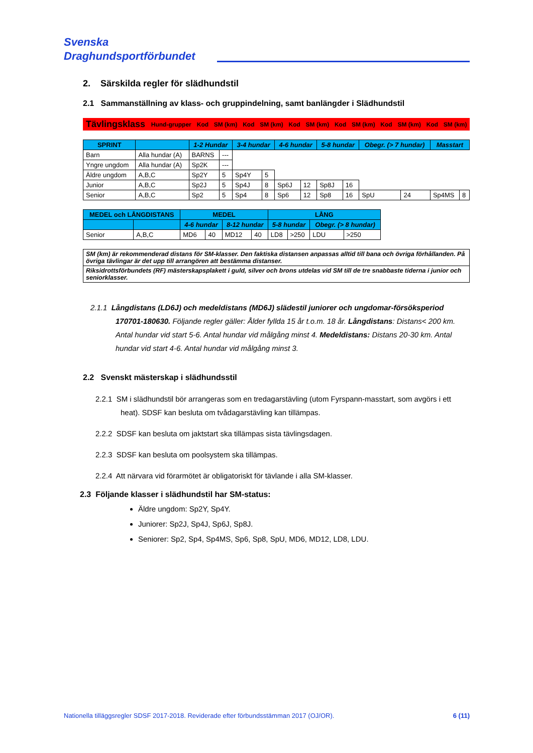Svenska
Draghundsportförbundet
2. Särskilda regler för slädhundstil
2.1 Sammanställning av klass- och gruppindelning, samt banlängder i Slädhundstil
| Tävlingsklass | Hund-grupper | Kod | SM (km) | Kod | SM (km) | Kod | SM (km) | Kod | SM (km) | Kod | SM (km) | Kod | SM (km) |
| --- | --- | --- | --- | --- | --- | --- | --- | --- | --- | --- | --- | --- | --- |
| SPRINT | | 1-2 Hundar | | 3-4 hundar | | 4-6 hundar | | 5-8 hundar | | Obegr. (> 7 hundar) | | Masstart | |
| --- | --- | --- | --- | --- | --- | --- | --- | --- | --- | --- | --- | --- | --- |
| Barn | Alla hundar (A) | BARNS | --- | | | | | | | | | | |
| Yngre ungdom | Alla hundar (A) | Sp2K | --- | | | | | | | | | | |
| Äldre ungdom | A,B,C | Sp2Y | 5 | Sp4Y | 5 | | | | | | | | |
| Junior | A,B,C | Sp2J | 5 | Sp4J | 8 | Sp6J | 12 | Sp8J | 16 | | | | |
| Senior | A,B,C | Sp2 | 5 | Sp4 | 8 | Sp6 | 12 | Sp8 | 16 | SpU | 24 | Sp4MS | 8 |
| MEDEL och LÅNGDISTANS | | MEDEL | | | | LÅNG | | | |
| --- | --- | --- | --- | --- | --- | --- | --- | --- | --- |
| | | 4-6 hundar | | 8-12 hundar | | 5-8 hundar | | Obegr. (> 8 hundar) | |
| Senior | A,B,C | MD6 | 40 | MD12 | 40 | LD8 | >250 | LDU | >250 |
| SM (km) är rekommenderad distans för SM-klasser. Den faktiska distansen anpassas alltid till bana och övriga förhållanden. På övriga tävlingar är det upp till arrangören att bestämma distanser. |
| Riksidrottsförbundets (RF) mästerskapsplakett i guld, silver och brons utdelas vid SM till de tre snabbaste tiderna i junior och seniorklasser. |
2.1.1 Långdistans (LD6J) och medeldistans (MD6J) slädestil juniorer och ungdomar-försöksperiod 170701-180630. Följande regler gäller: Ålder fyllda 15 år t.o.m. 18 år. Långdistans: Distans< 200 km. Antal hundar vid start 5-6. Antal hundar vid målgång minst 4. Medeldistans: Distans 20-30 km. Antal hundar vid start 4-6. Antal hundar vid målgång minst 3.
2.2 Svenskt mästerskap i slädhundsstil
2.2.1 SM i slädhundstil bör arrangeras som en tredagarstävling (utom Fyrspann-masstart, som avgörs i ett heat). SDSF kan besluta om tvådagarstävling kan tillämpas.
2.2.2 SDSF kan besluta om jaktstart ska tillämpas sista tävlingsdagen.
2.2.3 SDSF kan besluta om poolsystem ska tillämpas.
2.2.4 Att närvara vid förarmötet är obligatoriskt för tävlande i alla SM-klasser.
2.3 Följande klasser i slädhundstil har SM-status:
Äldre ungdom: Sp2Y, Sp4Y.
Juniorer: Sp2J, Sp4J, Sp6J, Sp8J.
Seniorer: Sp2, Sp4, Sp4MS, Sp6, Sp8, SpU, MD6, MD12, LD8, LDU.
Nationella tilläggsregler SDSF 2017-2018. Reviderade efter förbundsstämman 2017 (OJ/OR). 6 (11)